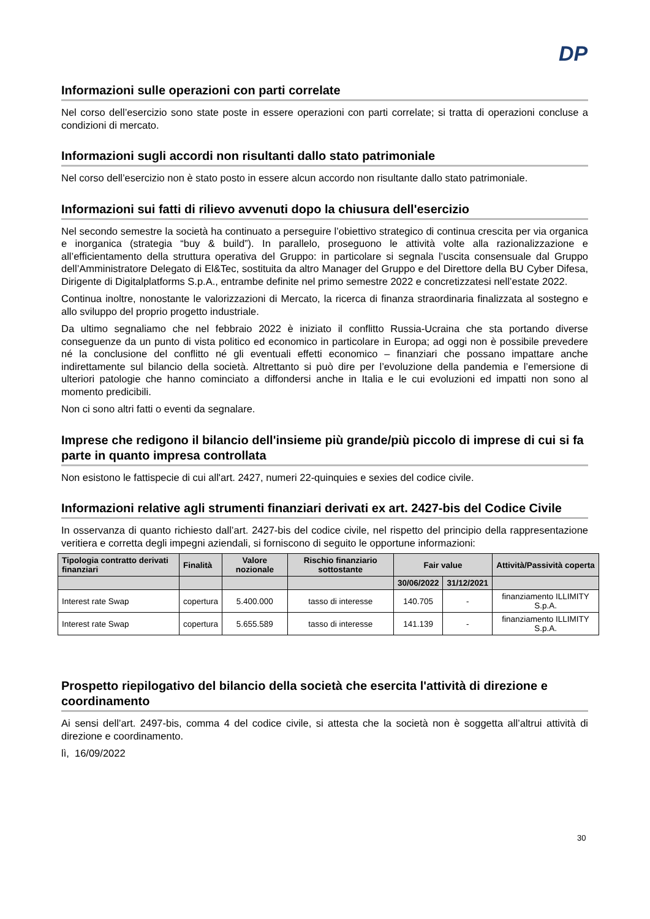DP
Informazioni sulle operazioni con parti correlate
Nel corso dell’esercizio sono state poste in essere operazioni con parti correlate; si tratta di operazioni concluse a condizioni di mercato.
Informazioni sugli accordi non risultanti dallo stato patrimoniale
Nel corso dell’esercizio non è stato posto in essere alcun accordo non risultante dallo stato patrimoniale.
Informazioni sui fatti di rilievo avvenuti dopo la chiusura dell'esercizio
Nel secondo semestre la società ha continuato a perseguire l’obiettivo strategico di continua crescita per via organica e inorganica (strategia “buy & build”). In parallelo, proseguono le attività volte alla razionalizzazione e all’efficientamento della struttura operativa del Gruppo: in particolare si segnala l’uscita consensuale dal Gruppo dell’Amministratore Delegato di El&Tec, sostituita da altro Manager del Gruppo e del Direttore della BU Cyber Difesa, Dirigente di Digitalplatforms S.p.A., entrambe definite nel primo semestre 2022 e concretizzatesi nell’estate 2022.
Continua inoltre, nonostante le valorizzazioni di Mercato, la ricerca di finanza straordinaria finalizzata al sostegno e allo sviluppo del proprio progetto industriale.
Da ultimo segnaliamo che nel febbraio 2022 è iniziato il conflitto Russia-Ucraina che sta portando diverse conseguenze da un punto di vista politico ed economico in particolare in Europa; ad oggi non è possibile prevedere né la conclusione del conflitto né gli eventuali effetti economico – finanziari che possano impattare anche indirettamente sul bilancio della società. Altrettanto si può dire per l’evoluzione della pandemia e l’emersione di ulteriori patologie che hanno cominciato a diffondersi anche in Italia e le cui evoluzioni ed impatti non sono al momento predicibili.
Non ci sono altri fatti o eventi da segnalare.
Imprese che redigono il bilancio dell'insieme più grande/più piccolo di imprese di cui si fa parte in quanto impresa controllata
Non esistono le fattispecie di cui all'art. 2427, numeri 22-quinquies e sexies del codice civile.
Informazioni relative agli strumenti finanziari derivati ex art. 2427-bis del Codice Civile
In osservanza di quanto richiesto dall’art. 2427-bis del codice civile, nel rispetto del principio della rappresentazione veritiera e corretta degli impegni aziendali, si forniscono di seguito le opportune informazioni:
| Tipologia contratto derivati finanziari | Finalità | Valore nozionale | Rischio finanziario sottostante | Fair value | | Attività/Passività coperta |
| --- | --- | --- | --- | --- | --- | --- |
| | | | | 30/06/2022 | 31/12/2021 | |
| Interest rate Swap | copertura | 5.400.000 | tasso di interesse | 140.705 | - | finanziamento ILLIMITY S.p.A. |
| Interest rate Swap | copertura | 5.655.589 | tasso di interesse | 141.139 | - | finanziamento ILLIMITY S.p.A. |
Prospetto riepilogativo del bilancio della società che esercita l'attività di direzione e coordinamento
Ai sensi dell’art. 2497-bis, comma 4 del codice civile, si attesta che la società non è soggetta all’altrui attività di direzione e coordinamento.
lì, 16/09/2022
30